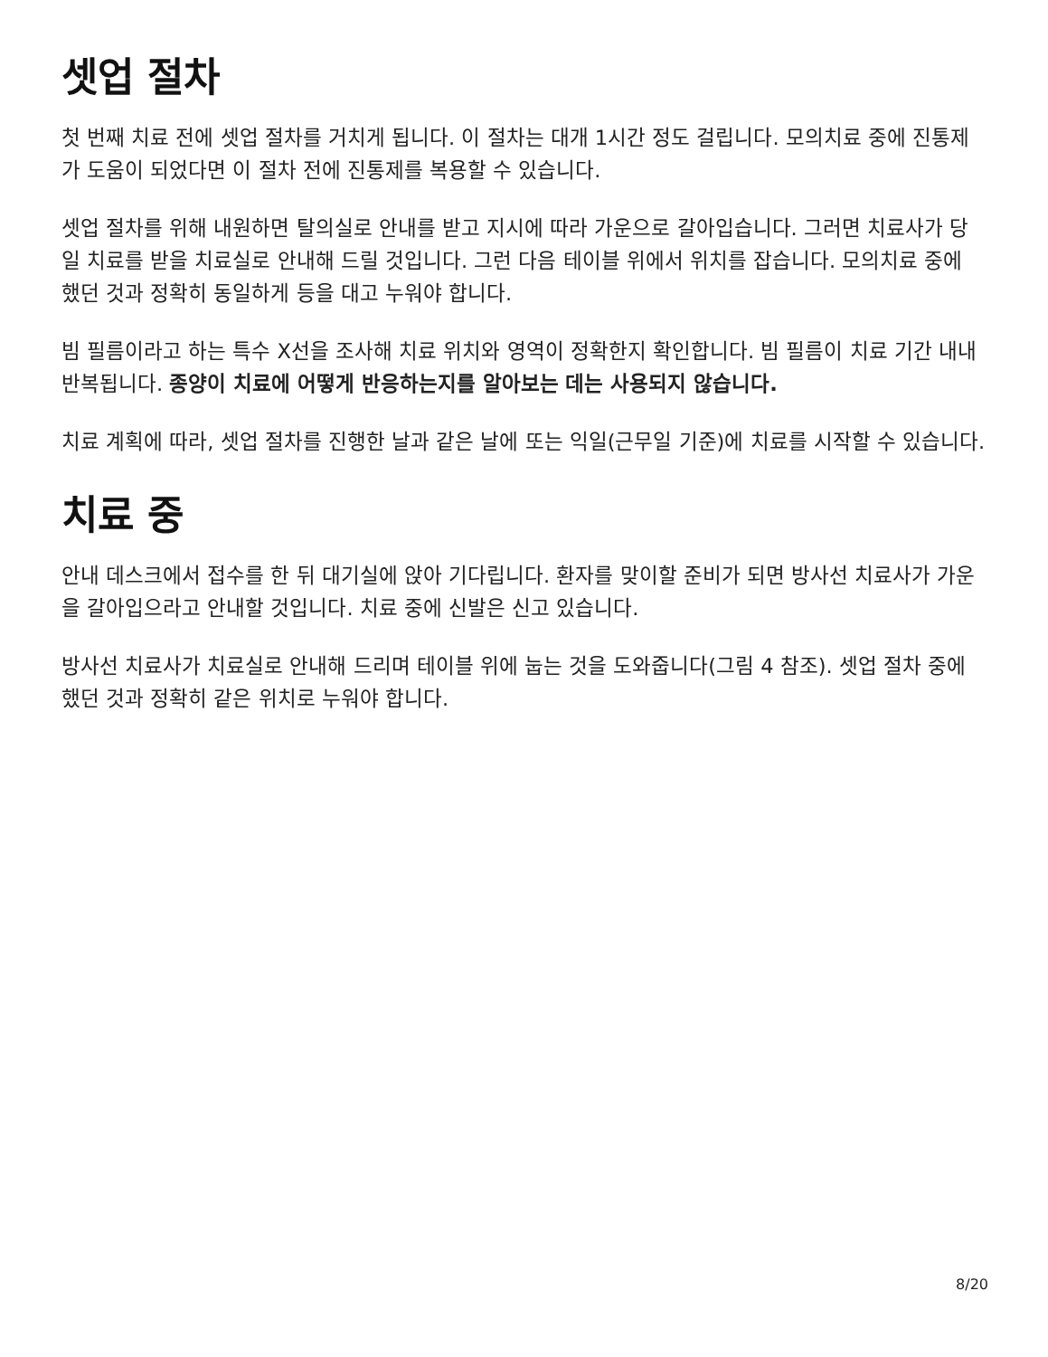셋업 절차
첫 번째 치료 전에 셋업 절차를 거치게 됩니다. 이 절차는 대개 1시간 정도 걸립니다. 모의치료 중에 진통제가 도움이 되었다면 이 절차 전에 진통제를 복용할 수 있습니다.
셋업 절차를 위해 내원하면 탈의실로 안내를 받고 지시에 따라 가운으로 갈아입습니다. 그러면 치료사가 당일 치료를 받을 치료실로 안내해 드릴 것입니다. 그런 다음 테이블 위에서 위치를 잡습니다. 모의치료 중에 했던 것과 정확히 동일하게 등을 대고 누워야 합니다.
빔 필름이라고 하는 특수 X선을 조사해 치료 위치와 영역이 정확한지 확인합니다. 빔 필름이 치료 기간 내내 반복됩니다. 종양이 치료에 어떻게 반응하는지를 알아보는 데는 사용되지 않습니다.
치료 계획에 따라, 셋업 절차를 진행한 날과 같은 날에 또는 익일(근무일 기준)에 치료를 시작할 수 있습니다.
치료 중
안내 데스크에서 접수를 한 뒤 대기실에 앉아 기다립니다. 환자를 맞이할 준비가 되면 방사선 치료사가 가운을 갈아입으라고 안내할 것입니다. 치료 중에 신발은 신고 있습니다.
방사선 치료사가 치료실로 안내해 드리며 테이블 위에 눕는 것을 도와줍니다(그림 4 참조). 셋업 절차 중에 했던 것과 정확히 같은 위치로 누워야 합니다.
8/20